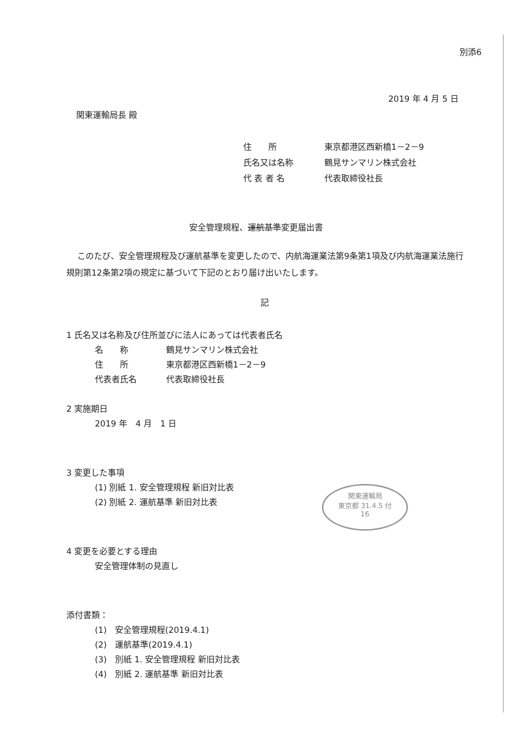別添6
2019 年 4 月 5 日
関東運輸局長 殿
住　　所 東京都港区西新橋1－2－9
氏名又は名称 鶴見サンマリン株式会社
代 表 者 名 代表取締役社長
安全管理規程、運航基準変更届出書
このたび、安全管理規程及び運航基準を変更したので、内航海運業法第9条第1項及び内航海運業法施行規則第12条第2項の規定に基づいて下記のとおり届け出いたします。
記
1 氏名又は名称及び住所並びに法人にあっては代表者氏名
名　　称 鶴見サンマリン株式会社
住　　所 東京都港区西新橋1－2－9
代表者氏名 代表取締役社長
2 実施期日
2019 年　4 月　1 日
3 変更した事項
(1) 別紙 1. 安全管理規程 新旧対比表
(2) 別紙 2. 運航基準 新旧対比表
4 変更を必要とする理由
安全管理体制の見直し
添付書類：
(1)　安全管理規程(2019.4.1)
(2)　運航基準(2019.4.1)
(3)　別紙 1. 安全管理規程 新旧対比表
(4)　別紙 2. 運航基準 新旧対比表
関東運輸局
東京都 31.4.5 付
16